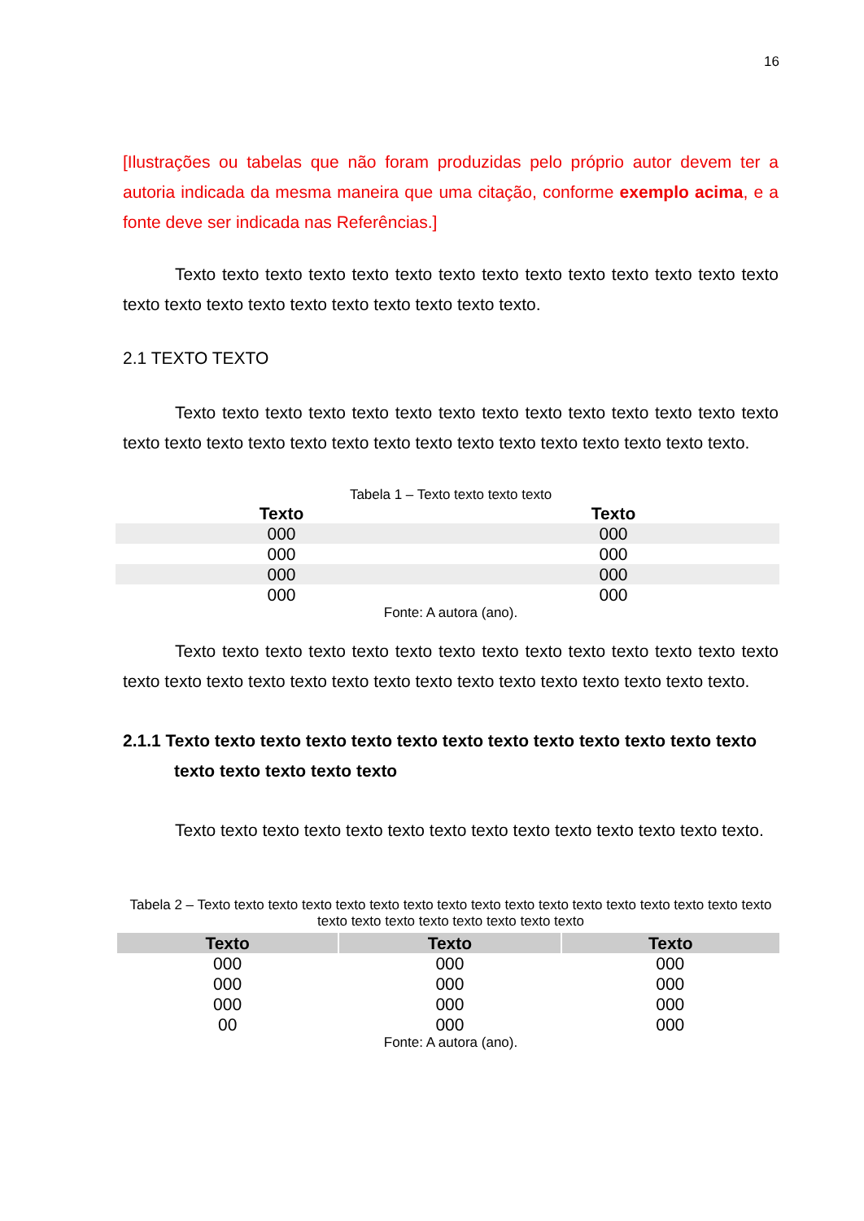16
[Ilustrações ou tabelas que não foram produzidas pelo próprio autor devem ter a autoria indicada da mesma maneira que uma citação, conforme exemplo acima, e a fonte deve ser indicada nas Referências.]
Texto texto texto texto texto texto texto texto texto texto texto texto texto texto texto texto texto texto texto texto texto texto texto texto.
2.1 TEXTO TEXTO
Texto texto texto texto texto texto texto texto texto texto texto texto texto texto texto texto texto texto texto texto texto texto texto texto texto texto texto texto texto.
Tabela 1 – Texto texto texto texto
| Texto | Texto |
| --- | --- |
| 000 | 000 |
| 000 | 000 |
| 000 | 000 |
| 000 | 000 |
Fonte: A autora (ano).
Texto texto texto texto texto texto texto texto texto texto texto texto texto texto texto texto texto texto texto texto texto texto texto texto texto texto texto texto texto.
2.1.1 Texto texto texto texto texto texto texto texto texto texto texto texto texto texto texto texto texto texto
Texto texto texto texto texto texto texto texto texto texto texto texto texto texto.
Tabela 2 – Texto texto texto texto texto texto texto texto texto texto texto texto texto texto texto texto texto texto texto texto texto texto texto texto texto
| Texto | Texto | Texto |
| --- | --- | --- |
| 000 | 000 | 000 |
| 000 | 000 | 000 |
| 000 | 000 | 000 |
| 00 | 000 | 000 |
Fonte: A autora (ano).